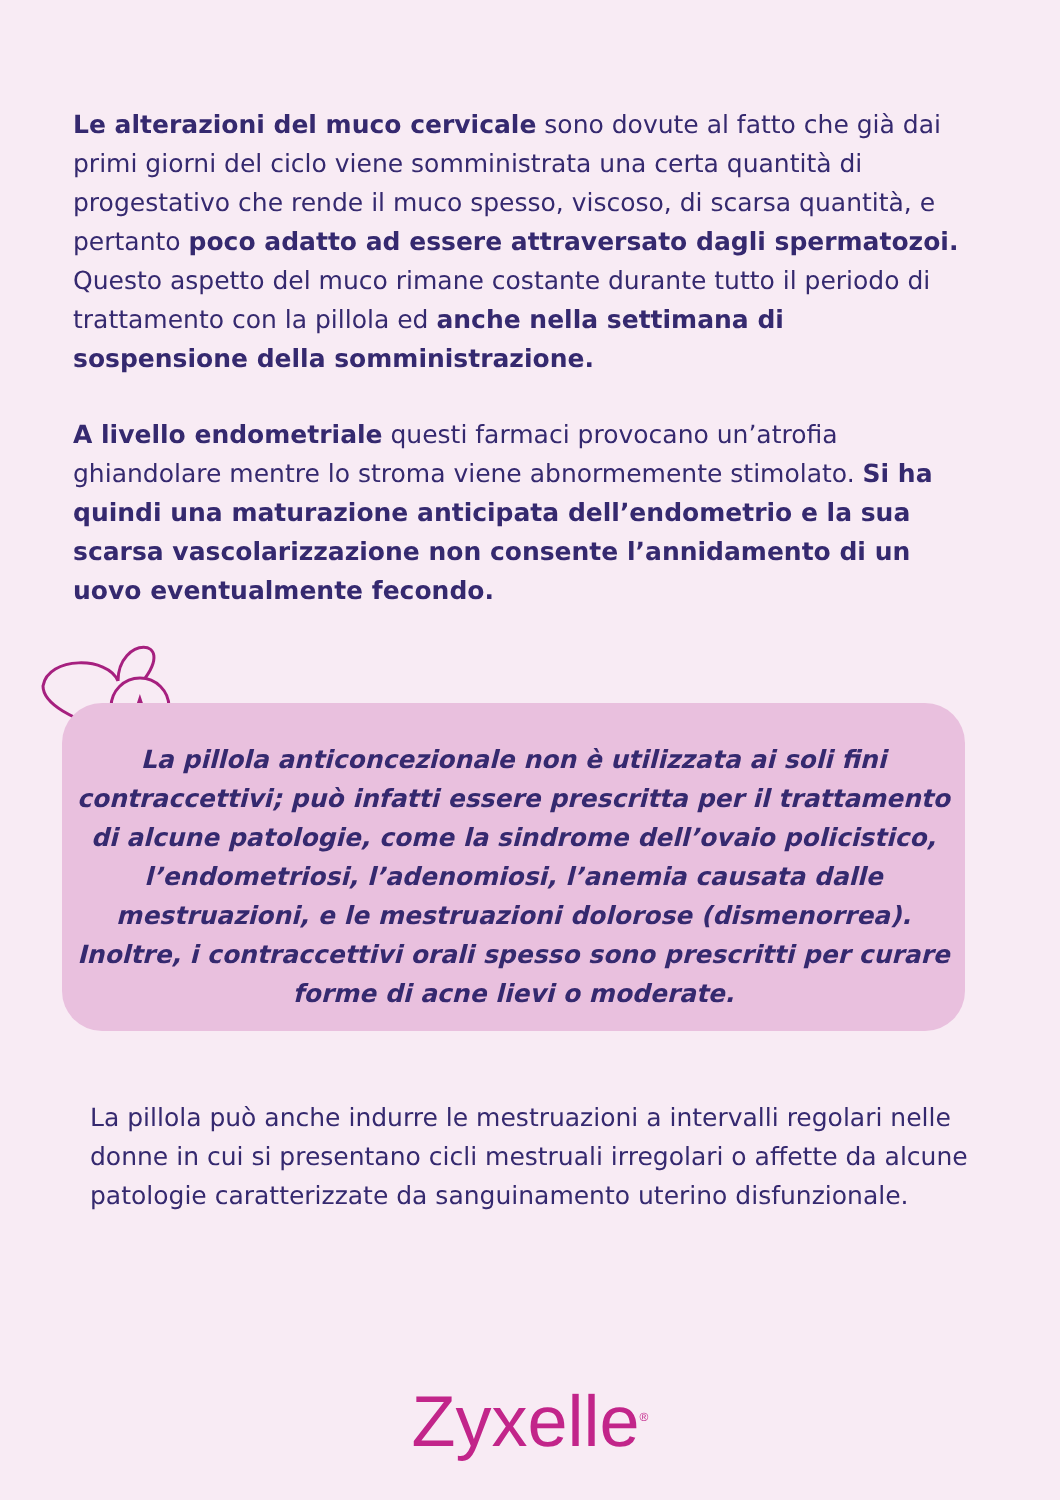★
Le alterazioni del muco cervicale sono dovute al fatto che già dai primi giorni del ciclo viene somministrata una certa quantità di progestativo che rende il muco spesso, viscoso, di scarsa quantità, e pertanto poco adatto ad essere attraversato dagli spermatozoi. Questo aspetto del muco rimane costante durante tutto il periodo di trattamento con la pillola ed anche nella settimana di sospensione della somministrazione.
A livello endometriale questi farmaci provocano un’atrofia ghiandolare mentre lo stroma viene abnormemente stimolato. Si ha quindi una maturazione anticipata dell’endometrio e la sua scarsa vascolarizzazione non consente l’annidamento di un uovo eventualmente fecondo.
La pillola anticoncezionale non è utilizzata ai soli fini contraccettivi; può infatti essere prescritta per il trattamento di alcune patologie, come la sindrome dell’ovaio policistico, l’endometriosi, l’adenomiosi, l’anemia causata dalle mestruazioni, e le mestruazioni dolorose (dismenorrea). Inoltre, i contraccettivi orali spesso sono prescritti per curare forme di acne lievi o moderate.
La pillola può anche indurre le mestruazioni a intervalli regolari nelle donne in cui si presentano cicli mestruali irregolari o affette da alcune patologie caratterizzate da sanguinamento uterino disfunzionale.
Zyxelle<sup>®</sup>